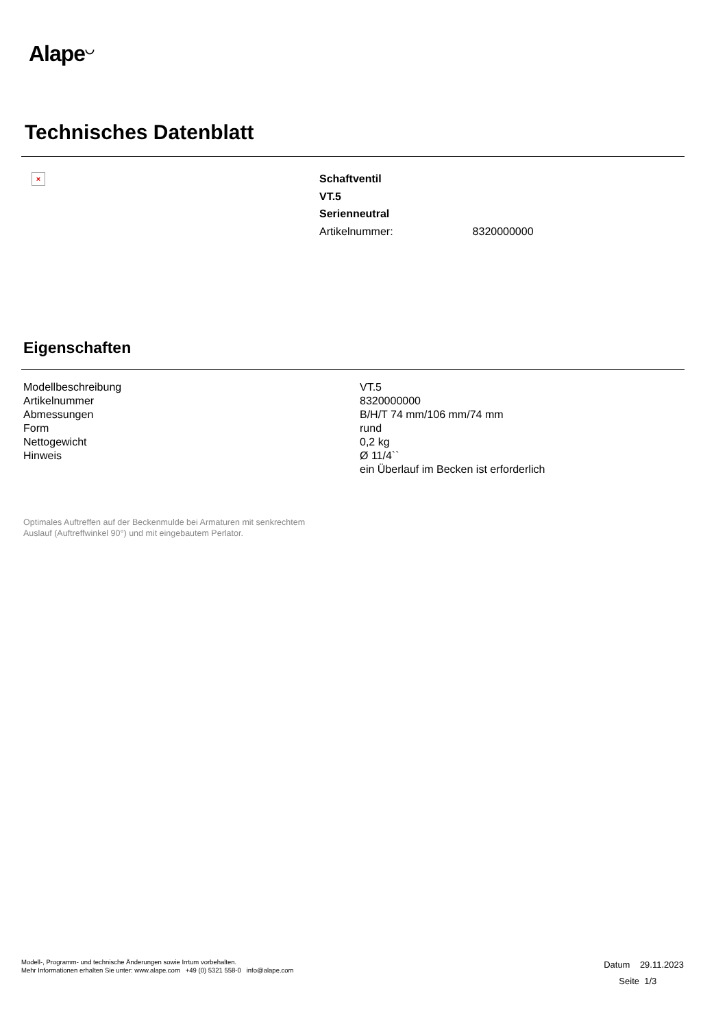Alape<sup>◡</sup>
Technisches Datenblatt
×
Schaftventil
VT.5
Serienneutral
Artikelnummer: 8320000000
Eigenschaften
| Modellbeschreibung | VT.5 |
| Artikelnummer | 8320000000 |
| Abmessungen | B/H/T 74 mm/106 mm/74 mm |
| Form | rund |
| Nettogewicht | 0,2 kg |
| Hinweis | Ø 11/4`` ein Überlauf im Becken ist erforderlich |
Optimales Auftreffen auf der Beckenmulde bei Armaturen mit senkrechtem
Auslauf (Auftreffwinkel 90°) und mit eingebautem Perlator.
Modell-, Programm- und technische Änderungen sowie Irrtum vorbehalten.
Mehr Informationen erhalten Sie unter: www.alape.com +49 (0) 5321 558-0 info@alape.com
Datum 29.11.2023
Seite 1/3